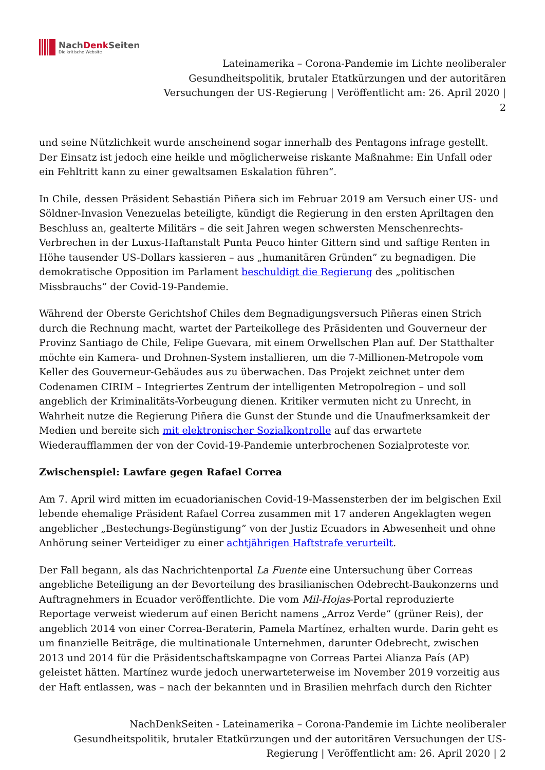NachDenk Seiten
Die kritische Website
Lateinamerika – Corona-Pandemie im Lichte neoliberaler
Gesundheitspolitik, brutaler Etatkürzungen und der autoritären
Versuchungen der US-Regierung | Veröffentlicht am: 26. April 2020 |
2
und seine Nützlichkeit wurde anscheinend sogar innerhalb des Pentagons infrage gestellt. Der Einsatz ist jedoch eine heikle und möglicherweise riskante Maßnahme: Ein Unfall oder ein Fehltritt kann zu einer gewaltsamen Eskalation führen“.
In Chile, dessen Präsident Sebastián Piñera sich im Februar 2019 am Versuch einer US- und Söldner-Invasion Venezuelas beteiligte, kündigt die Regierung in den ersten Apriltagen den Beschluss an, gealterte Militärs – die seit Jahren wegen schwersten Menschenrechts-Verbrechen in der Luxus-Haftanstalt Punta Peuco hinter Gittern sind und saftige Renten in Höhe tausender US-Dollars kassieren – aus „humanitären Gründen” zu begnadigen. Die demokratische Opposition im Parlament beschuldigt die Regierung des „politischen Missbrauchs” der Covid-19-Pandemie.
Während der Oberste Gerichtshof Chiles dem Begnadigungsversuch Piñeras einen Strich durch die Rechnung macht, wartet der Parteikollege des Präsidenten und Gouverneur der Provinz Santiago de Chile, Felipe Guevara, mit einem Orwellschen Plan auf. Der Statthalter möchte ein Kamera- und Drohnen-System installieren, um die 7-Millionen-Metropole vom Keller des Gouverneur-Gebäudes aus zu überwachen. Das Projekt zeichnet unter dem Codenamen CIRIM – Integriertes Zentrum der intelligenten Metropolregion – und soll angeblich der Kriminalitäts-Vorbeugung dienen. Kritiker vermuten nicht zu Unrecht, in Wahrheit nutze die Regierung Piñera die Gunst der Stunde und die Unaufmerksamkeit der Medien und bereite sich mit elektronischer Sozialkontrolle auf das erwartete Wiederaufflammen der von der Covid-19-Pandemie unterbrochenen Sozialproteste vor.
Zwischenspiel: Lawfare gegen Rafael Correa
Am 7. April wird mitten im ecuadorianischen Covid-19-Massensterben der im belgischen Exil lebende ehemalige Präsident Rafael Correa zusammen mit 17 anderen Angeklagten wegen angeblicher „Bestechungs-Begünstigung” von der Justiz Ecuadors in Abwesenheit und ohne Anhörung seiner Verteidiger zu einer achtjährigen Haftstrafe verurteilt.
Der Fall begann, als das Nachrichtenportal La Fuente eine Untersuchung über Correas angebliche Beteiligung an der Bevorteilung des brasilianischen Odebrecht-Baukonzerns und Auftragnehmers in Ecuador veröffentlichte. Die vom Mil-Hojas-Portal reproduzierte Reportage verweist wiederum auf einen Bericht namens „Arroz Verde“ (grüner Reis), der angeblich 2014 von einer Correa-Beraterin, Pamela Martínez, erhalten wurde. Darin geht es um finanzielle Beiträge, die multinationale Unternehmen, darunter Odebrecht, zwischen 2013 und 2014 für die Präsidentschaftskampagne von Correas Partei Alianza País (AP) geleistet hätten. Martínez wurde jedoch unerwarteterweise im November 2019 vorzeitig aus der Haft entlassen, was – nach der bekannten und in Brasilien mehrfach durch den Richter
NachDenkSeiten - Lateinamerika – Corona-Pandemie im Lichte neoliberaler
Gesundheitspolitik, brutaler Etatkürzungen und der autoritären Versuchungen der US-
Regierung | Veröffentlicht am: 26. April 2020 | 2